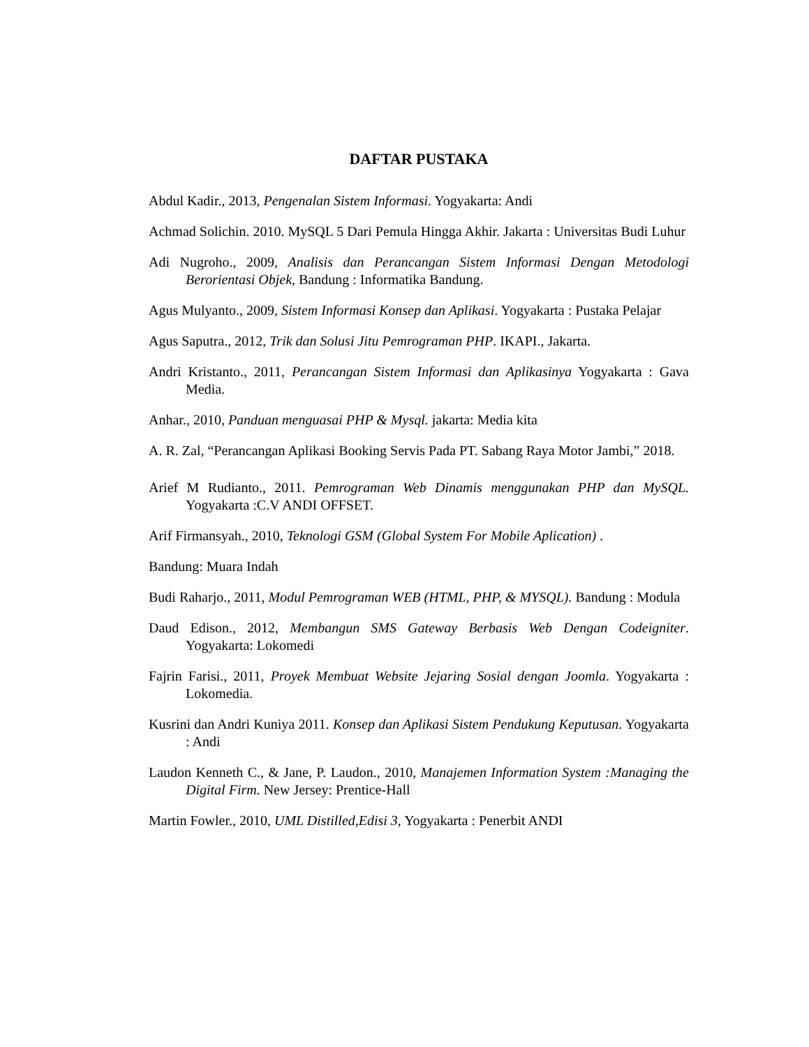DAFTAR PUSTAKA
Abdul Kadir., 2013, Pengenalan Sistem Informasi. Yogyakarta: Andi
Achmad Solichin. 2010. MySQL 5 Dari Pemula Hingga Akhir. Jakarta : Universitas Budi Luhur
Adi Nugroho., 2009, Analisis dan Perancangan Sistem Informasi Dengan Metodologi Berorientasi Objek, Bandung : Informatika Bandung.
Agus Mulyanto., 2009, Sistem Informasi Konsep dan Aplikasi. Yogyakarta : Pustaka Pelajar
Agus Saputra., 2012, Trik dan Solusi Jitu Pemrograman PHP. IKAPI., Jakarta.
Andri Kristanto., 2011, Perancangan Sistem Informasi dan Aplikasinya Yogyakarta : Gava Media.
Anhar., 2010, Panduan menguasai PHP & Mysql. jakarta: Media kita
A. R. Zal, “Perancangan Aplikasi Booking Servis Pada PT. Sabang Raya Motor Jambi,” 2018.
Arief M Rudianto., 2011. Pemrograman Web Dinamis menggunakan PHP dan MySQL. Yogyakarta :C.V ANDI OFFSET.
Arif Firmansyah., 2010, Teknologi GSM (Global System For Mobile Aplication) .
Bandung: Muara Indah
Budi Raharjo., 2011, Modul Pemrograman WEB (HTML, PHP, & MYSQL). Bandung : Modula
Daud Edison., 2012, Membangun SMS Gateway Berbasis Web Dengan Codeigniter. Yogyakarta: Lokomedi
Fajrin Farisi., 2011, Proyek Membuat Website Jejaring Sosial dengan Joomla. Yogyakarta : Lokomedia.
Kusrini dan Andri Kuniya 2011. Konsep dan Aplikasi Sistem Pendukung Keputusan. Yogyakarta : Andi
Laudon Kenneth C., & Jane, P. Laudon., 2010, Manajemen Information System :Managing the Digital Firm. New Jersey: Prentice-Hall
Martin Fowler., 2010, UML Distilled,Edisi 3, Yogyakarta : Penerbit ANDI